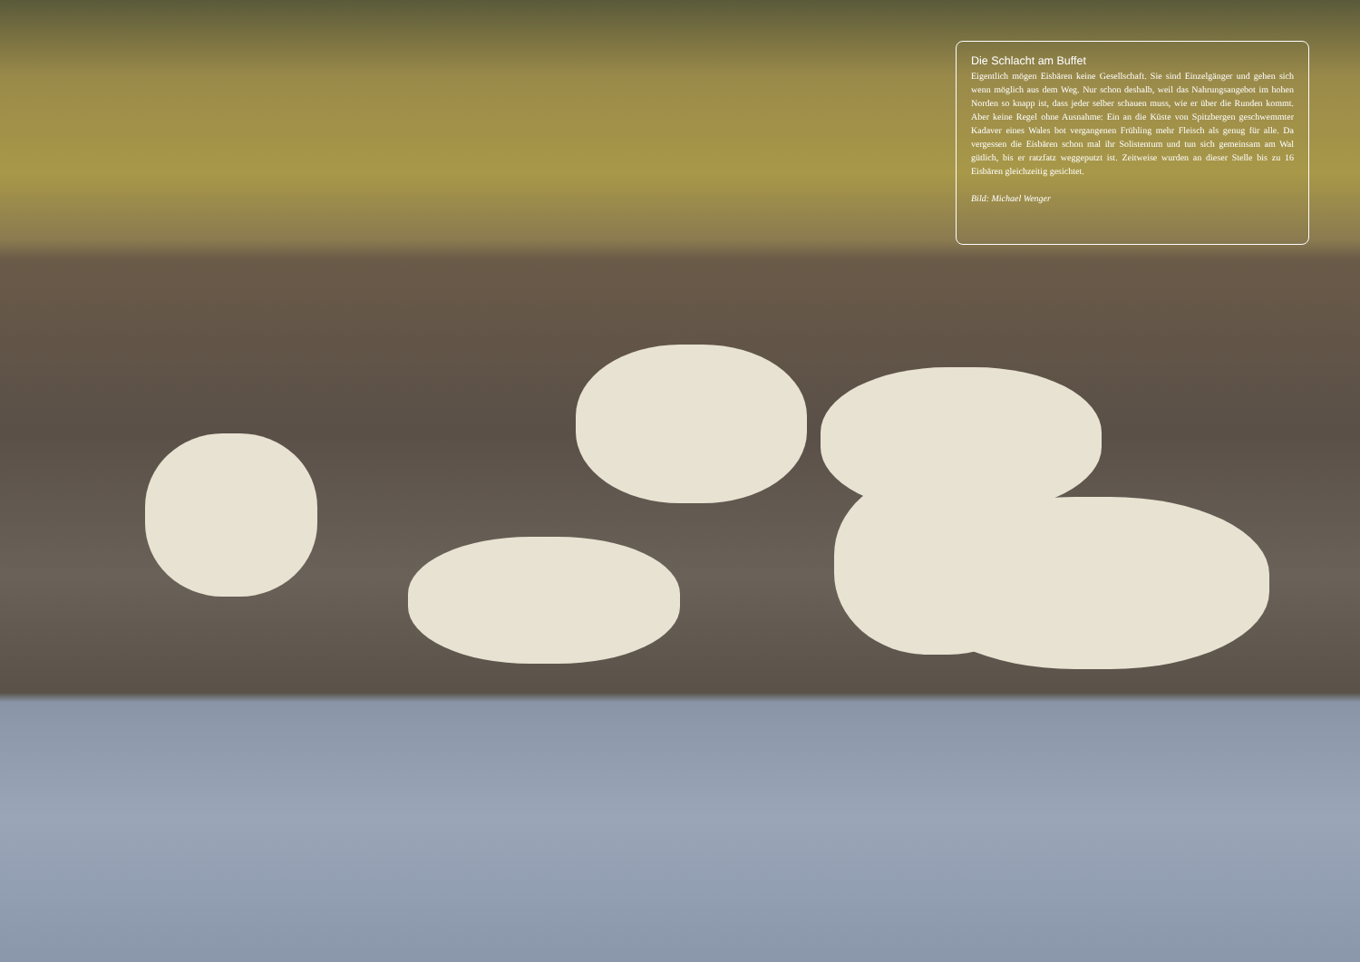Die Schlacht am Buffet
Eigentlich mögen Eisbären keine Gesellschaft. Sie sind Einzelgänger und gehen sich wenn möglich aus dem Weg. Nur schon deshalb, weil das Nahrungsangebot im hohen Norden so knapp ist, dass jeder selber schauen muss, wie er über die Runden kommt. Aber keine Regel ohne Ausnahme: Ein an die Küste von Spitzbergen geschwemmter Kadaver eines Wales bot vergangenen Frühling mehr Fleisch als genug für alle. Da vergessen die Eisbären schon mal ihr Solistentum und tun sich gemeinsam am Wal gütlich, bis er ratzfatz weggeputzt ist. Zeitweise wurden an dieser Stelle bis zu 16 Eisbären gleichzeitig gesichtet.
Bild: Michael Wenger